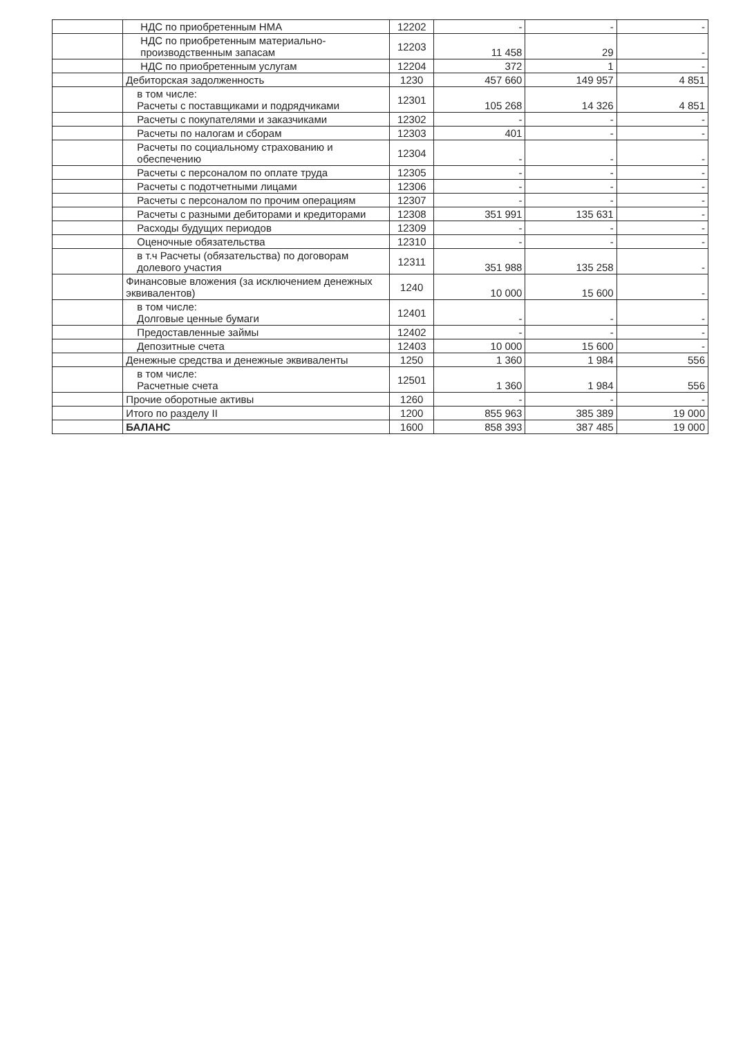| | НДС по приобретенным НМА | 12202 | - | - | - |
| | НДС по приобретенным материально-производственным запасам | 12203 | 11 458 | 29 | - |
| | НДС по приобретенным услугам | 12204 | 372 | 1 | - |
| | Дебиторская задолженность | 1230 | 457 660 | 149 957 | 4 851 |
| | в том числе: Расчеты с поставщиками и подрядчиками | 12301 | 105 268 | 14 326 | 4 851 |
| | Расчеты с покупателями и заказчиками | 12302 | - | - | - |
| | Расчеты по налогам и сборам | 12303 | 401 | - | - |
| | Расчеты по социальному страхованию и обеспечению | 12304 | - | - | - |
| | Расчеты с персоналом по оплате труда | 12305 | - | - | - |
| | Расчеты с подотчетными лицами | 12306 | - | - | - |
| | Расчеты с персоналом по прочим операциям | 12307 | - | - | - |
| | Расчеты с разными дебиторами и кредиторами | 12308 | 351 991 | 135 631 | - |
| | Расходы будущих периодов | 12309 | - | - | - |
| | Оценочные обязательства | 12310 | - | - | - |
| | в т.ч Расчеты (обязательства) по договорам долевого участия | 12311 | 351 988 | 135 258 | - |
| | Финансовые вложения (за исключением денежных эквивалентов) | 1240 | 10 000 | 15 600 | - |
| | в том числе: Долговые ценные бумаги | 12401 | - | - | - |
| | Предоставленные займы | 12402 | - | - | - |
| | Депозитные счета | 12403 | 10 000 | 15 600 | - |
| | Денежные средства и денежные эквиваленты | 1250 | 1 360 | 1 984 | 556 |
| | в том числе: Расчетные счета | 12501 | 1 360 | 1 984 | 556 |
| | Прочие оборотные активы | 1260 | - | - | - |
| | Итого по разделу II | 1200 | 855 963 | 385 389 | 19 000 |
| | БАЛАНС | 1600 | 858 393 | 387 485 | 19 000 |